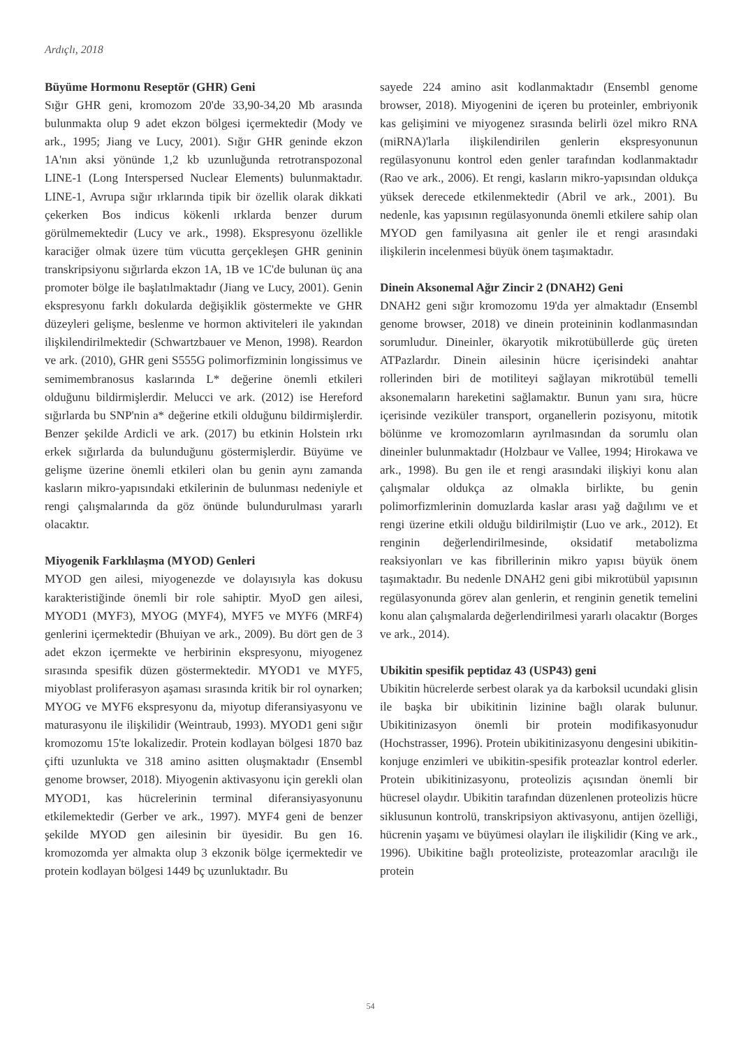Ardıçlı, 2018
Büyüme Hormonu Reseptör (GHR) Geni
Sığır GHR geni, kromozom 20'de 33,90-34,20 Mb arasında bulunmakta olup 9 adet ekzon bölgesi içermektedir (Mody ve ark., 1995; Jiang ve Lucy, 2001). Sığır GHR geninde ekzon 1A'nın aksi yönünde 1,2 kb uzunluğunda retrotranspozonal LINE-1 (Long Interspersed Nuclear Elements) bulunmaktadır. LINE-1, Avrupa sığır ırklarında tipik bir özellik olarak dikkati çekerken Bos indicus kökenli ırklarda benzer durum görülmemektedir (Lucy ve ark., 1998). Ekspresyonu özellikle karaciğer olmak üzere tüm vücutta gerçekleşen GHR geninin transkripsiyonu sığırlarda ekzon 1A, 1B ve 1C'de bulunan üç ana promoter bölge ile başlatılmaktadır (Jiang ve Lucy, 2001). Genin ekspresyonu farklı dokularda değişiklik göstermekte ve GHR düzeyleri gelişme, beslenme ve hormon aktiviteleri ile yakından ilişkilendirilmektedir (Schwartzbauer ve Menon, 1998). Reardon ve ark. (2010), GHR geni S555G polimorfizminin longissimus ve semimembranosus kaslarında L* değerine önemli etkileri olduğunu bildirmişlerdir. Melucci ve ark. (2012) ise Hereford sığırlarda bu SNP'nin a* değerine etkili olduğunu bildirmişlerdir. Benzer şekilde Ardicli ve ark. (2017) bu etkinin Holstein ırkı erkek sığırlarda da bulunduğunu göstermişlerdir. Büyüme ve gelişme üzerine önemli etkileri olan bu genin aynı zamanda kasların mikro-yapısındaki etkilerinin de bulunması nedeniyle et rengi çalışmalarında da göz önünde bulundurulması yararlı olacaktır.
Miyogenik Farklılaşma (MYOD) Genleri
MYOD gen ailesi, miyogenezde ve dolayısıyla kas dokusu karakteristiğinde önemli bir role sahiptir. MyoD gen ailesi, MYOD1 (MYF3), MYOG (MYF4), MYF5 ve MYF6 (MRF4) genlerini içermektedir (Bhuiyan ve ark., 2009). Bu dört gen de 3 adet ekzon içermekte ve herbirinin ekspresyonu, miyogenez sırasında spesifik düzen göstermektedir. MYOD1 ve MYF5, miyoblast proliferasyon aşaması sırasında kritik bir rol oynarken; MYOG ve MYF6 ekspresyonu da, miyotup diferansiyasyonu ve maturasyonu ile ilişkilidir (Weintraub, 1993). MYOD1 geni sığır kromozomu 15'te lokalizedir. Protein kodlayan bölgesi 1870 baz çifti uzunlukta ve 318 amino asitten oluşmaktadır (Ensembl genome browser, 2018). Miyogenin aktivasyonu için gerekli olan MYOD1, kas hücrelerinin terminal diferansiyasyonunu etkilemektedir (Gerber ve ark., 1997). MYF4 geni de benzer şekilde MYOD gen ailesinin bir üyesidir. Bu gen 16. kromozomda yer almakta olup 3 ekzonik bölge içermektedir ve protein kodlayan bölgesi 1449 bç uzunluktadır. Bu
sayede 224 amino asit kodlanmaktadır (Ensembl genome browser, 2018). Miyogenini de içeren bu proteinler, embriyonik kas gelişimini ve miyogenez sırasında belirli özel mikro RNA (miRNA)'larla ilişkilendirilen genlerin ekspresyonunun regülasyonunu kontrol eden genler tarafından kodlanmaktadır (Rao ve ark., 2006). Et rengi, kasların mikro-yapısından oldukça yüksek derecede etkilenmektedir (Abril ve ark., 2001). Bu nedenle, kas yapısının regülasyonunda önemli etkilere sahip olan MYOD gen familyasına ait genler ile et rengi arasındaki ilişkilerin incelenmesi büyük önem taşımaktadır.
Dinein Aksonemal Ağır Zincir 2 (DNAH2) Geni
DNAH2 geni sığır kromozomu 19'da yer almaktadır (Ensembl genome browser, 2018) ve dinein proteininin kodlanmasından sorumludur. Dineinler, ökaryotik mikrotübüllerde güç üreten ATPazlardır. Dinein ailesinin hücre içerisindeki anahtar rollerinden biri de motiliteyi sağlayan mikrotübül temelli aksonemaların hareketini sağlamaktır. Bunun yanı sıra, hücre içerisinde veziküler transport, organellerin pozisyonu, mitotik bölünme ve kromozomların ayrılmasından da sorumlu olan dineinler bulunmaktadır (Holzbaur ve Vallee, 1994; Hirokawa ve ark., 1998). Bu gen ile et rengi arasındaki ilişkiyi konu alan çalışmalar oldukça az olmakla birlikte, bu genin polimorfizmlerinin domuzlarda kaslar arası yağ dağılımı ve et rengi üzerine etkili olduğu bildirilmiştir (Luo ve ark., 2012). Et renginin değerlendirilmesinde, oksidatif metabolizma reaksiyonları ve kas fibrillerinin mikro yapısı büyük önem taşımaktadır. Bu nedenle DNAH2 geni gibi mikrotübül yapısının regülasyonunda görev alan genlerin, et renginin genetik temelini konu alan çalışmalarda değerlendirilmesi yararlı olacaktır (Borges ve ark., 2014).
Ubikitin spesifik peptidaz 43 (USP43) geni
Ubikitin hücrelerde serbest olarak ya da karboksil ucundaki glisin ile başka bir ubikitinin lizinine bağlı olarak bulunur. Ubikitinizasyon önemli bir protein modifikasyonudur (Hochstrasser, 1996). Protein ubikitinizasyonu dengesini ubikitin-konjuge enzimleri ve ubikitin-spesifik proteazlar kontrol ederler. Protein ubikitinizasyonu, proteolizis açısından önemli bir hücresel olaydır. Ubikitin tarafından düzenlenen proteolizis hücre siklusunun kontrolü, transkripsiyon aktivasyonu, antijen özelliği, hücrenin yaşamı ve büyümesi olayları ile ilişkilidir (King ve ark., 1996). Ubikitine bağlı proteoliziste, proteazomlar aracılığı ile protein
54